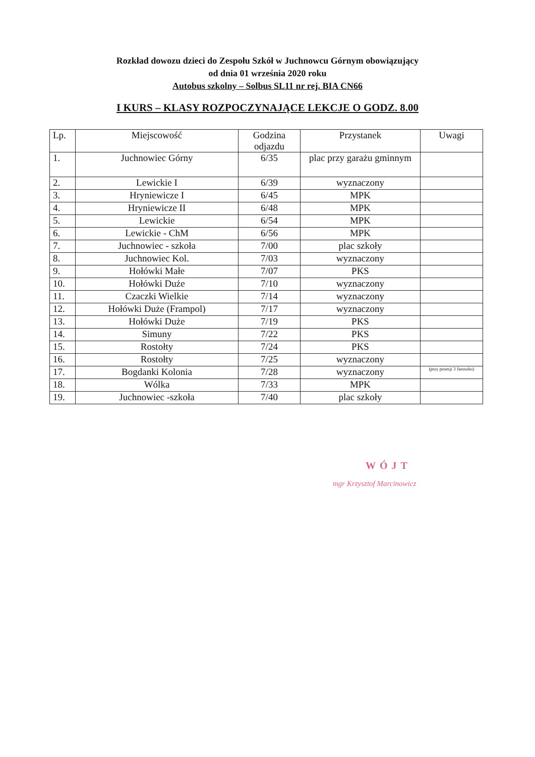Rozkład dowozu dzieci do Zespołu Szkół w Juchnowcu Górnym obowiązujący
od dnia 01 września 2020 roku
Autobus szkolny – Solbus SL11 nr rej. BIA CN66
I KURS – KLASY ROZPOCZYNAJĄCE LEKCJE O GODZ. 8.00
| Lp. | Miejscowość | Godzina odjazdu | Przystanek | Uwagi |
| --- | --- | --- | --- | --- |
| 1. | Juchnowiec Górny | 6/35 | plac przy garażu gminnym | |
| 2. | Lewickie I | 6/39 | wyznaczony | |
| 3. | Hryniewicze I | 6/45 | MPK | |
| 4. | Hryniewicze II | 6/48 | MPK | |
| 5. | Lewickie | 6/54 | MPK | |
| 6. | Lewickie - ChM | 6/56 | MPK | |
| 7. | Juchnowiec - szkoła | 7/00 | plac szkoły | |
| 8. | Juchnowiec Kol. | 7/03 | wyznaczony | |
| 9. | Hołówki Małe | 7/07 | PKS | |
| 10. | Hołówki Duże | 7/10 | wyznaczony | |
| 11. | Czaczki Wielkie | 7/14 | wyznaczony | |
| 12. | Hołówki Duże (Frampol) | 7/17 | wyznaczony | |
| 13. | Hołówki Duże | 7/19 | PKS | |
| 14. | Simuny | 7/22 | PKS | |
| 15. | Rostołty | 7/24 | PKS | |
| 16. | Rostołty | 7/25 | wyznaczony | |
| 17. | Bogdanki Kolonia | 7/28 | wyznaczony | (przy posesji 3 Jaroszko) |
| 18. | Wólka | 7/33 | MPK | |
| 19. | Juchnowiec -szkoła | 7/40 | plac szkoły | |
WÓJT
mgr Krzysztof Marcinowicz